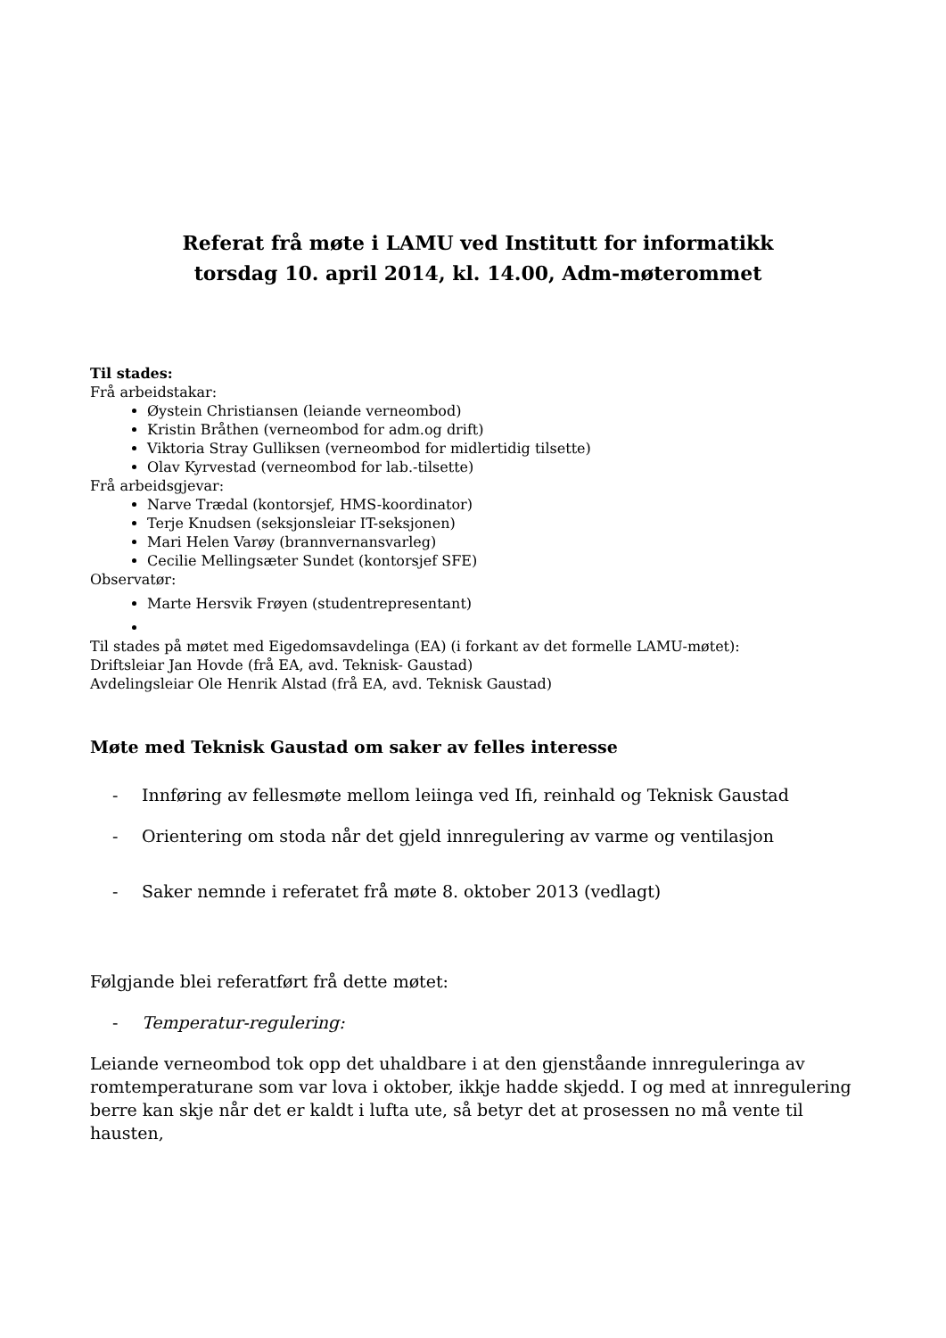Referat frå møte i LAMU ved Institutt for informatikk
torsdag 10. april 2014, kl. 14.00, Adm-møterommet
Til stades:
Frå arbeidstakar:
Øystein Christiansen (leiande verneombod)
Kristin Bråthen (verneombod for adm.og drift)
Viktoria Stray Gulliksen (verneombod for midlertidig tilsette)
Olav Kyrvestad (verneombod for lab.-tilsette)
Frå arbeidsgjevar:
Narve Trædal (kontorsjef, HMS-koordinator)
Terje Knudsen (seksjonsleiar IT-seksjonen)
Mari Helen Varøy (brannvernansvarleg)
Cecilie Mellingsæter Sundet (kontorsjef SFE)
Observatør:
Marte Hersvik Frøyen (studentrepresentant)
Til stades på møtet med Eigedomsavdelinga (EA) (i forkant av det formelle LAMU-møtet):
Driftsleiar Jan Hovde (frå EA, avd. Teknisk- Gaustad)
Avdelingsleiar Ole Henrik Alstad (frå EA, avd. Teknisk Gaustad)
Møte med Teknisk Gaustad om saker av felles interesse
- Innføring av fellesmøte mellom leiinga ved Ifi, reinhald og Teknisk Gaustad
- Orientering om stoda når det gjeld innregulering av varme og ventilasjon
- Saker nemnde i referatet frå møte 8. oktober 2013 (vedlagt)
Følgjande blei referatført frå dette møtet:
- Temperatur-regulering:
Leiande verneombod tok opp det uhaldbare i at den gjenståande innreguleringa av romtemperaturane som var lova i oktober, ikkje hadde skjedd. I og med at innregulering berre kan skje når det er kaldt i lufta ute, så betyr det at prosessen no må vente til hausten,